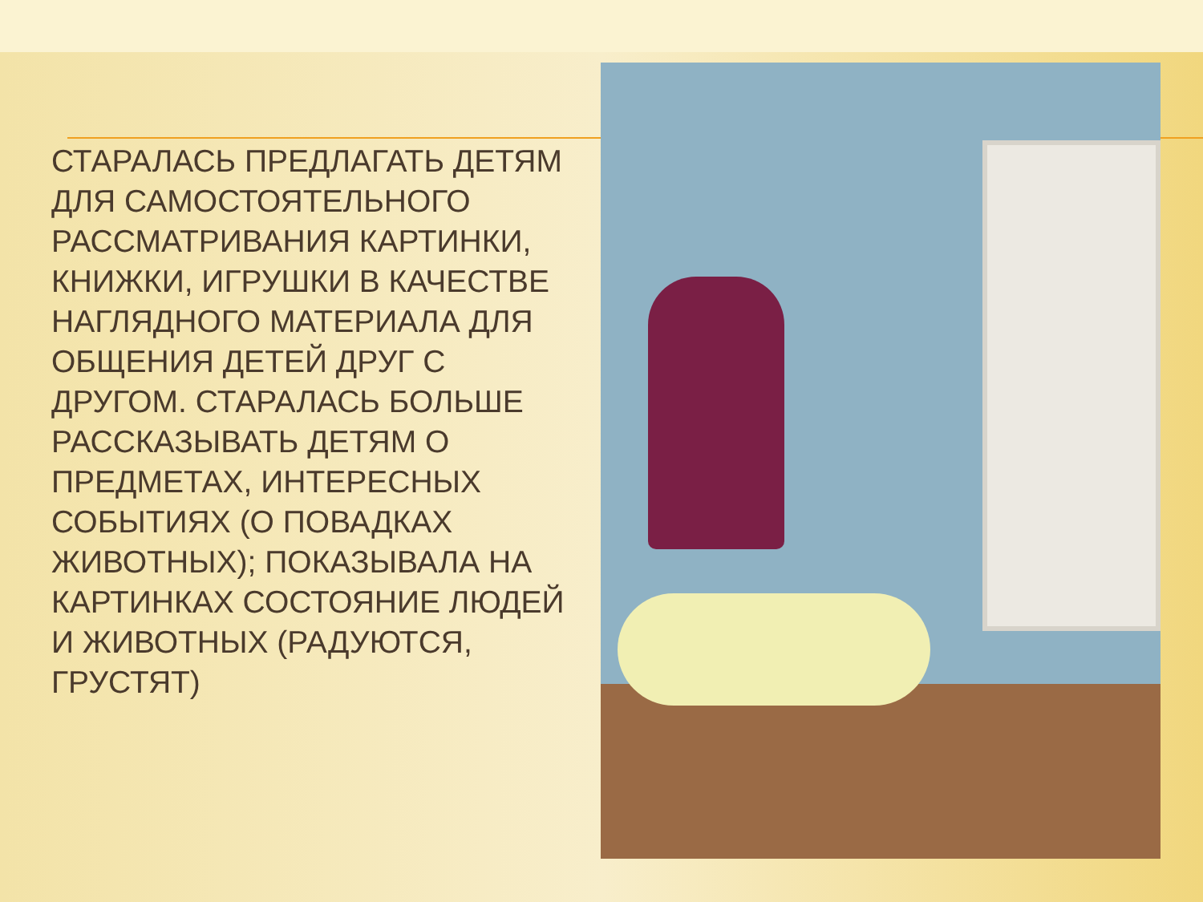СТАРАЛАСЬ ПРЕДЛАГАТЬ ДЕТЯМ ДЛЯ САМОСТОЯТЕЛЬНОГО РАССМАТРИВАНИЯ КАРТИНКИ, КНИЖКИ, ИГРУШКИ В КАЧЕСТВЕ НАГЛЯДНОГО МАТЕРИАЛА ДЛЯ ОБЩЕНИЯ ДЕТЕЙ ДРУГ С ДРУГОМ. СТАРАЛАСЬ БОЛЬШЕ РАССКАЗЫВАТЬ ДЕТЯМ О ПРЕДМЕТАХ, ИНТЕРЕСНЫХ СОБЫТИЯХ (О ПОВАДКАХ ЖИВОТНЫХ); ПОКАЗЫВАЛА НА КАРТИНКАХ СОСТОЯНИЕ ЛЮДЕЙ И ЖИВОТНЫХ (РАДУЮТСЯ, ГРУСТЯТ)